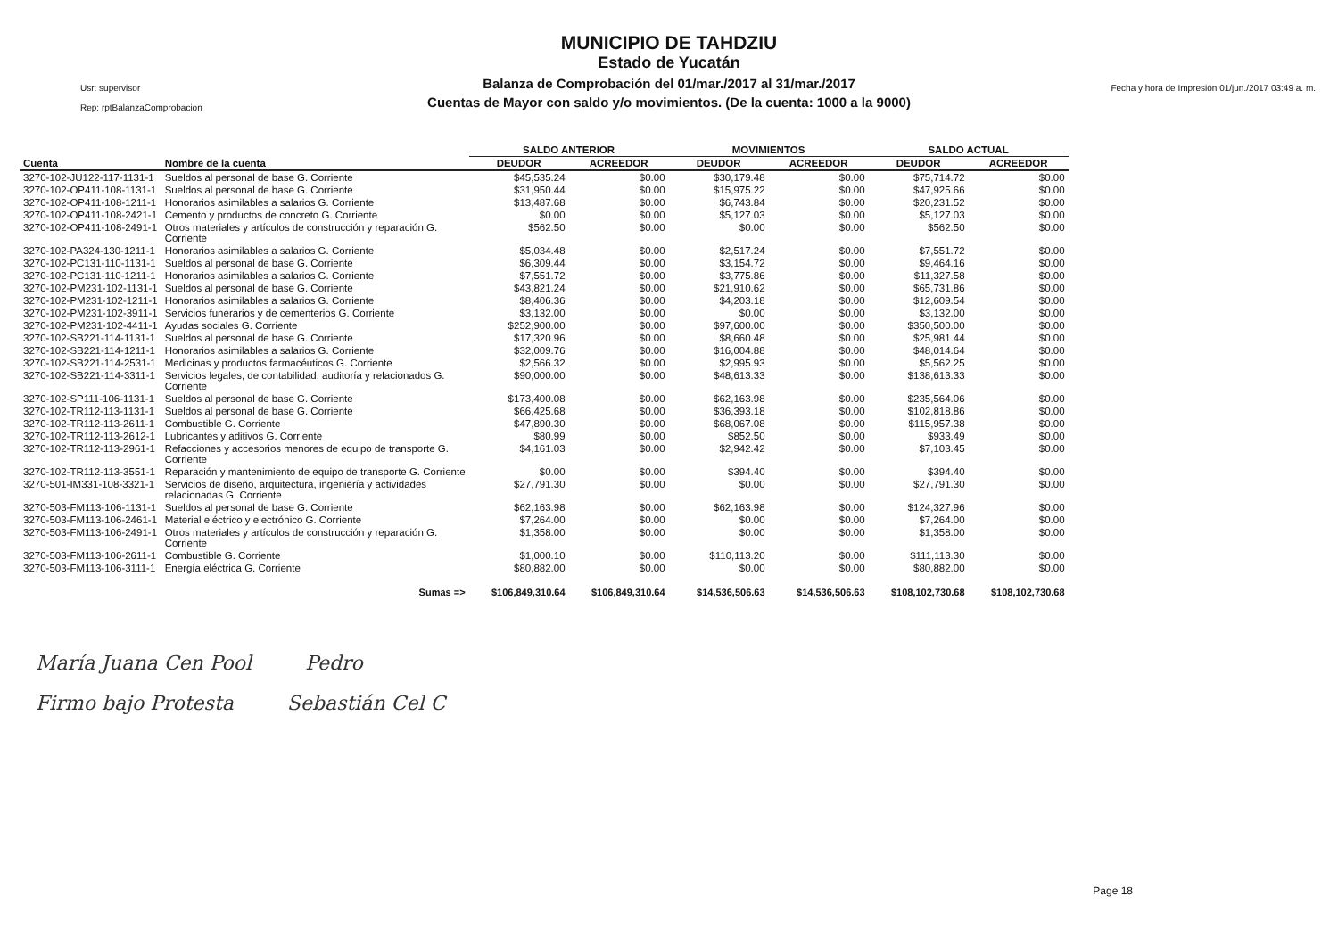MUNICIPIO DE TAHDZIU
Estado de Yucatán
Balanza de Comprobación del 01/mar./2017 al 31/mar./2017
Cuentas de Mayor con saldo y/o movimientos. (De la cuenta: 1000 a la 9000)
Usr: supervisor
Rep: rptBalanzaComprobacion
Fecha y hora de Impresión 01/jun./2017 03:49 a. m.
| | | SALDO ANTERIOR | | MOVIMIENTOS | | SALDO ACTUAL | |
| --- | --- | --- | --- | --- | --- | --- | --- |
| Cuenta | Nombre de la cuenta | DEUDOR | ACREEDOR | DEUDOR | ACREEDOR | DEUDOR | ACREEDOR |
| 3270-102-JU122-117-1131-1 | Sueldos al personal de base G. Corriente | $45,535.24 | $0.00 | $30,179.48 | $0.00 | $75,714.72 | $0.00 |
| 3270-102-OP411-108-1131-1 | Sueldos al personal de base G. Corriente | $31,950.44 | $0.00 | $15,975.22 | $0.00 | $47,925.66 | $0.00 |
| 3270-102-OP411-108-1211-1 | Honorarios asimilables a salarios G. Corriente | $13,487.68 | $0.00 | $6,743.84 | $0.00 | $20,231.52 | $0.00 |
| 3270-102-OP411-108-2421-1 | Cemento y productos de concreto G. Corriente | $0.00 | $0.00 | $5,127.03 | $0.00 | $5,127.03 | $0.00 |
| 3270-102-OP411-108-2491-1 | Otros materiales y artículos de construcción y reparación G. Corriente | $562.50 | $0.00 | $0.00 | $0.00 | $562.50 | $0.00 |
| 3270-102-PA324-130-1211-1 | Honorarios asimilables a salarios G. Corriente | $5,034.48 | $0.00 | $2,517.24 | $0.00 | $7,551.72 | $0.00 |
| 3270-102-PC131-110-1131-1 | Sueldos al personal de base G. Corriente | $6,309.44 | $0.00 | $3,154.72 | $0.00 | $9,464.16 | $0.00 |
| 3270-102-PC131-110-1211-1 | Honorarios asimilables a salarios G. Corriente | $7,551.72 | $0.00 | $3,775.86 | $0.00 | $11,327.58 | $0.00 |
| 3270-102-PM231-102-1131-1 | Sueldos al personal de base G. Corriente | $43,821.24 | $0.00 | $21,910.62 | $0.00 | $65,731.86 | $0.00 |
| 3270-102-PM231-102-1211-1 | Honorarios asimilables a salarios G. Corriente | $8,406.36 | $0.00 | $4,203.18 | $0.00 | $12,609.54 | $0.00 |
| 3270-102-PM231-102-3911-1 | Servicios funerarios y de cementerios G. Corriente | $3,132.00 | $0.00 | $0.00 | $0.00 | $3,132.00 | $0.00 |
| 3270-102-PM231-102-4411-1 | Ayudas sociales G. Corriente | $252,900.00 | $0.00 | $97,600.00 | $0.00 | $350,500.00 | $0.00 |
| 3270-102-SB221-114-1131-1 | Sueldos al personal de base G. Corriente | $17,320.96 | $0.00 | $8,660.48 | $0.00 | $25,981.44 | $0.00 |
| 3270-102-SB221-114-1211-1 | Honorarios asimilables a salarios G. Corriente | $32,009.76 | $0.00 | $16,004.88 | $0.00 | $48,014.64 | $0.00 |
| 3270-102-SB221-114-2531-1 | Medicinas y productos farmacéuticos G. Corriente | $2,566.32 | $0.00 | $2,995.93 | $0.00 | $5,562.25 | $0.00 |
| 3270-102-SB221-114-3311-1 | Servicios legales, de contabilidad, auditoría y relacionados G. Corriente | $90,000.00 | $0.00 | $48,613.33 | $0.00 | $138,613.33 | $0.00 |
| 3270-102-SP111-106-1131-1 | Sueldos al personal de base G. Corriente | $173,400.08 | $0.00 | $62,163.98 | $0.00 | $235,564.06 | $0.00 |
| 3270-102-TR112-113-1131-1 | Sueldos al personal de base G. Corriente | $66,425.68 | $0.00 | $36,393.18 | $0.00 | $102,818.86 | $0.00 |
| 3270-102-TR112-113-2611-1 | Combustible G. Corriente | $47,890.30 | $0.00 | $68,067.08 | $0.00 | $115,957.38 | $0.00 |
| 3270-102-TR112-113-2612-1 | Lubricantes y aditivos G. Corriente | $80.99 | $0.00 | $852.50 | $0.00 | $933.49 | $0.00 |
| 3270-102-TR112-113-2961-1 | Refacciones y accesorios menores de equipo de transporte G. Corriente | $4,161.03 | $0.00 | $2,942.42 | $0.00 | $7,103.45 | $0.00 |
| 3270-102-TR112-113-3551-1 | Reparación y mantenimiento de equipo de transporte G. Corriente | $0.00 | $0.00 | $394.40 | $0.00 | $394.40 | $0.00 |
| 3270-501-IM331-108-3321-1 | Servicios de diseño, arquitectura, ingeniería y actividades relacionadas G. Corriente | $27,791.30 | $0.00 | $0.00 | $0.00 | $27,791.30 | $0.00 |
| 3270-503-FM113-106-1131-1 | Sueldos al personal de base G. Corriente | $62,163.98 | $0.00 | $62,163.98 | $0.00 | $124,327.96 | $0.00 |
| 3270-503-FM113-106-2461-1 | Material eléctrico y electrónico G. Corriente | $7,264.00 | $0.00 | $0.00 | $0.00 | $7,264.00 | $0.00 |
| 3270-503-FM113-106-2491-1 | Otros materiales y artículos de construcción y reparación G. Corriente | $1,358.00 | $0.00 | $0.00 | $0.00 | $1,358.00 | $0.00 |
| 3270-503-FM113-106-2611-1 | Combustible G. Corriente | $1,000.10 | $0.00 | $110,113.20 | $0.00 | $111,113.30 | $0.00 |
| 3270-503-FM113-106-3111-1 | Energía eléctrica G. Corriente | $80,882.00 | $0.00 | $0.00 | $0.00 | $80,882.00 | $0.00 |
| | Sumas => | $106,849,310.64 | $106,849,310.64 | $14,536,506.63 | $14,536,506.63 | $108,102,730.68 | $108,102,730.68 |
María Juana Cen Pool Pedro
Firmo bajo Protesta Sebastián Cel C
Page 18